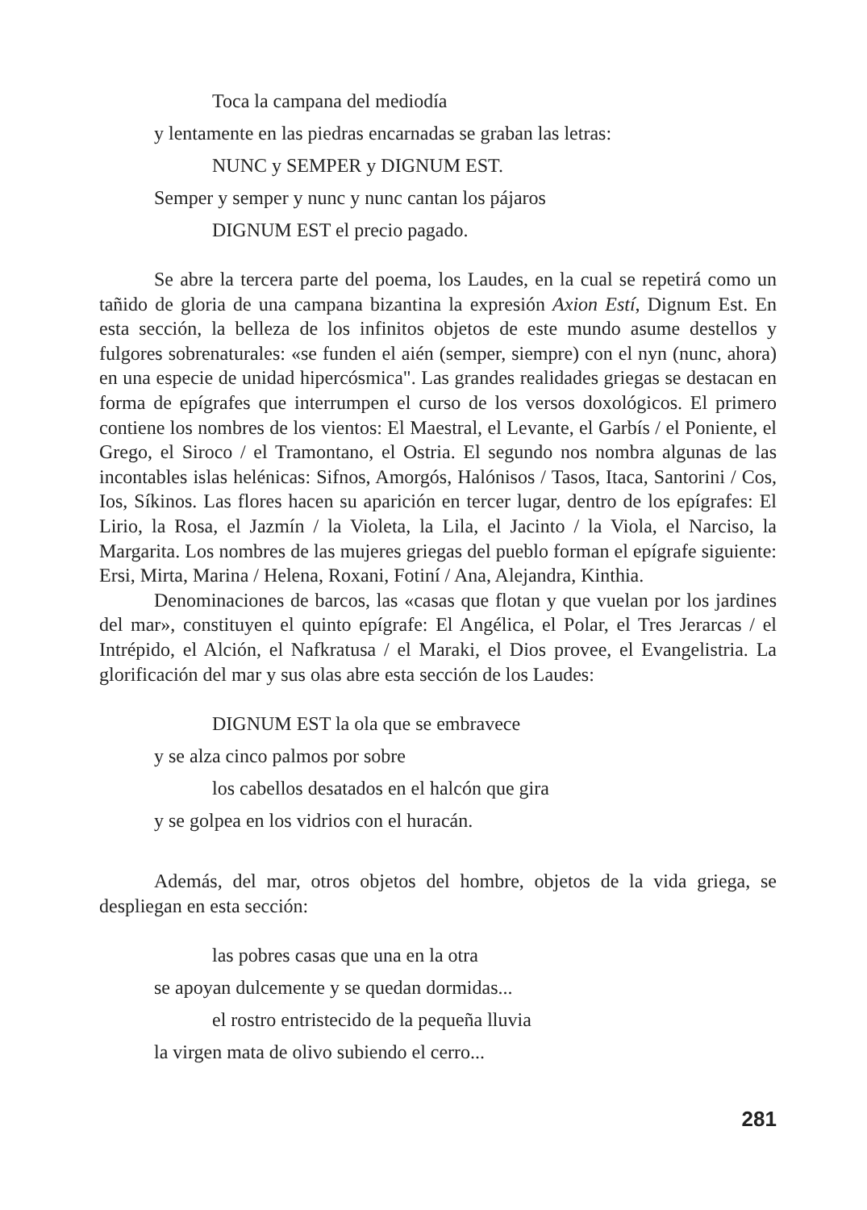Toca la campana del mediodía
y lentamente en las piedras encarnadas se graban las letras:
NUNC y SEMPER y DIGNUM EST.
Semper y semper y nunc y nunc cantan los pájaros
DIGNUM EST el precio pagado.
Se abre la tercera parte del poema, los Laudes, en la cual se repetirá como un tañido de gloria de una campana bizantina la expresión Axion Estí, Dignum Est. En esta sección, la belleza de los infinitos objetos de este mundo asume destellos y fulgores sobrenaturales: «se funden el aién (semper, siempre) con el nyn (nunc, ahora) en una especie de unidad hipercósmica". Las grandes realidades griegas se destacan en forma de epígrafes que interrumpen el curso de los versos doxológicos. El primero contiene los nombres de los vientos: El Maestral, el Levante, el Garbís / el Poniente, el Grego, el Siroco / el Tramontano, el Ostria. El segundo nos nombra algunas de las incontables islas helénicas: Sifnos, Amorgós, Halónisos / Tasos, Itaca, Santorini / Cos, Ios, Síkinos. Las flores hacen su aparición en tercer lugar, dentro de los epígrafes: El Lirio, la Rosa, el Jazmín / la Violeta, la Lila, el Jacinto / la Viola, el Narciso, la Margarita. Los nombres de las mujeres griegas del pueblo forman el epígrafe siguiente: Ersi, Mirta, Marina / Helena, Roxani, Fotiní / Ana, Alejandra, Kinthia.
Denominaciones de barcos, las «casas que flotan y que vuelan por los jardines del mar», constituyen el quinto epígrafe: El Angélica, el Polar, el Tres Jerarcas / el Intrépido, el Alción, el Nafkratusa / el Maraki, el Dios provee, el Evangelistria. La glorificación del mar y sus olas abre esta sección de los Laudes:
DIGNUM EST la ola que se embravece
y se alza cinco palmos por sobre
los cabellos desatados en el halcón que gira
y se golpea en los vidrios con el huracán.
Además, del mar, otros objetos del hombre, objetos de la vida griega, se despliegan en esta sección:
las pobres casas que una en la otra
se apoyan dulcemente y se quedan dormidas...
el rostro entristecido de la pequeña lluvia
la virgen mata de olivo subiendo el cerro...
281